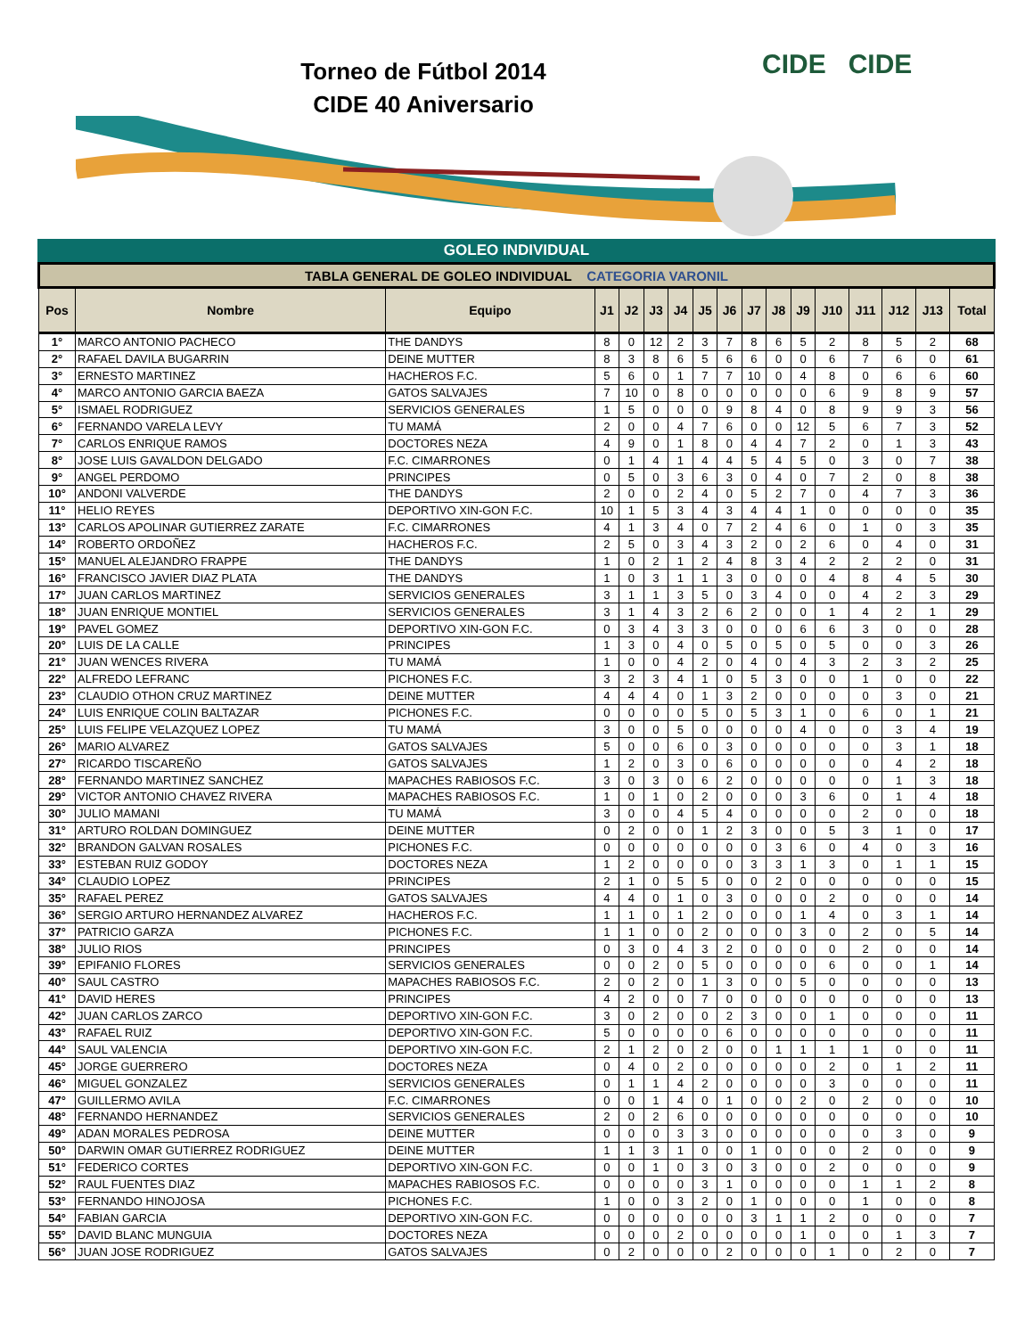Torneo de Fútbol 2014
CIDE 40 Aniversario
CIDE CIDE
GOLEO INDIVIDUAL
| TABLA GENERAL DE GOLEO INDIVIDUAL CATEGORIA VARONIL | | | | | | | | | | | | | | | | |
| Pos | Nombre | Equipo | J1 | J2 | J3 | J4 | J5 | J6 | J7 | J8 | J9 | J10 | J11 | J12 | J13 | Total |
| 1° | MARCO ANTONIO PACHECO | THE DANDYS | 8 | 0 | 12 | 2 | 3 | 7 | 8 | 6 | 5 | 2 | 8 | 5 | 2 | 68 |
| 2° | RAFAEL DAVILA BUGARRIN | DEINE MUTTER | 8 | 3 | 8 | 6 | 5 | 6 | 6 | 0 | 0 | 6 | 7 | 6 | 0 | 61 |
| 3° | ERNESTO MARTINEZ | HACHEROS F.C. | 5 | 6 | 0 | 1 | 7 | 7 | 10 | 0 | 4 | 8 | 0 | 6 | 6 | 60 |
| 4° | MARCO ANTONIO GARCIA BAEZA | GATOS SALVAJES | 7 | 10 | 0 | 8 | 0 | 0 | 0 | 0 | 0 | 6 | 9 | 8 | 9 | 57 |
| 5° | ISMAEL RODRIGUEZ | SERVICIOS GENERALES | 1 | 5 | 0 | 0 | 0 | 9 | 8 | 4 | 0 | 8 | 9 | 9 | 3 | 56 |
| 6° | FERNANDO VARELA LEVY | TU MAMÁ | 2 | 0 | 0 | 4 | 7 | 6 | 0 | 0 | 12 | 5 | 6 | 7 | 3 | 52 |
| 7° | CARLOS ENRIQUE RAMOS | DOCTORES NEZA | 4 | 9 | 0 | 1 | 8 | 0 | 4 | 4 | 7 | 2 | 0 | 1 | 3 | 43 |
| 8° | JOSE LUIS GAVALDON DELGADO | F.C. CIMARRONES | 0 | 1 | 4 | 1 | 4 | 4 | 5 | 4 | 5 | 0 | 3 | 0 | 7 | 38 |
| 9° | ANGEL PERDOMO | PRINCIPES | 0 | 5 | 0 | 3 | 6 | 3 | 0 | 4 | 0 | 7 | 2 | 0 | 8 | 38 |
| 10° | ANDONI VALVERDE | THE DANDYS | 2 | 0 | 0 | 2 | 4 | 0 | 5 | 2 | 7 | 0 | 4 | 7 | 3 | 36 |
| 11° | HELIO REYES | DEPORTIVO XIN-GON F.C. | 10 | 1 | 5 | 3 | 4 | 3 | 4 | 4 | 1 | 0 | 0 | 0 | 0 | 35 |
| 13° | CARLOS APOLINAR GUTIERREZ ZARATE | F.C. CIMARRONES | 4 | 1 | 3 | 4 | 0 | 7 | 2 | 4 | 6 | 0 | 1 | 0 | 3 | 35 |
| 14° | ROBERTO ORDOÑEZ | HACHEROS F.C. | 2 | 5 | 0 | 3 | 4 | 3 | 2 | 0 | 2 | 6 | 0 | 4 | 0 | 31 |
| 15° | MANUEL ALEJANDRO FRAPPE | THE DANDYS | 1 | 0 | 2 | 1 | 2 | 4 | 8 | 3 | 4 | 2 | 2 | 2 | 0 | 31 |
| 16° | FRANCISCO JAVIER DIAZ PLATA | THE DANDYS | 1 | 0 | 3 | 1 | 1 | 3 | 0 | 0 | 0 | 4 | 8 | 4 | 5 | 30 |
| 17° | JUAN CARLOS MARTINEZ | SERVICIOS GENERALES | 3 | 1 | 1 | 3 | 5 | 0 | 3 | 4 | 0 | 0 | 4 | 2 | 3 | 29 |
| 18° | JUAN ENRIQUE MONTIEL | SERVICIOS GENERALES | 3 | 1 | 4 | 3 | 2 | 6 | 2 | 0 | 0 | 1 | 4 | 2 | 1 | 29 |
| 19° | PAVEL GOMEZ | DEPORTIVO XIN-GON F.C. | 0 | 3 | 4 | 3 | 3 | 0 | 0 | 0 | 6 | 6 | 3 | 0 | 0 | 28 |
| 20° | LUIS DE LA CALLE | PRINCIPES | 1 | 3 | 0 | 4 | 0 | 5 | 0 | 5 | 0 | 5 | 0 | 0 | 3 | 26 |
| 21° | JUAN WENCES RIVERA | TU MAMÁ | 1 | 0 | 0 | 4 | 2 | 0 | 4 | 0 | 4 | 3 | 2 | 3 | 2 | 25 |
| 22° | ALFREDO LEFRANC | PICHONES F.C. | 3 | 2 | 3 | 4 | 1 | 0 | 5 | 3 | 0 | 0 | 1 | 0 | 0 | 22 |
| 23° | CLAUDIO OTHON CRUZ MARTINEZ | DEINE MUTTER | 4 | 4 | 4 | 0 | 1 | 3 | 2 | 0 | 0 | 0 | 0 | 3 | 0 | 21 |
| 24° | LUIS ENRIQUE COLIN BALTAZAR | PICHONES F.C. | 0 | 0 | 0 | 0 | 5 | 0 | 5 | 3 | 1 | 0 | 6 | 0 | 1 | 21 |
| 25° | LUIS FELIPE VELAZQUEZ LOPEZ | TU MAMÁ | 3 | 0 | 0 | 5 | 0 | 0 | 0 | 0 | 4 | 0 | 0 | 3 | 4 | 19 |
| 26° | MARIO ALVAREZ | GATOS SALVAJES | 5 | 0 | 0 | 6 | 0 | 3 | 0 | 0 | 0 | 0 | 0 | 3 | 1 | 18 |
| 27° | RICARDO TISCAREÑO | GATOS SALVAJES | 1 | 2 | 0 | 3 | 0 | 6 | 0 | 0 | 0 | 0 | 0 | 4 | 2 | 18 |
| 28° | FERNANDO MARTINEZ SANCHEZ | MAPACHES RABIOSOS F.C. | 3 | 0 | 3 | 0 | 6 | 2 | 0 | 0 | 0 | 0 | 0 | 1 | 3 | 18 |
| 29° | VICTOR ANTONIO CHAVEZ RIVERA | MAPACHES RABIOSOS F.C. | 1 | 0 | 1 | 0 | 2 | 0 | 0 | 0 | 3 | 6 | 0 | 1 | 4 | 18 |
| 30° | JULIO MAMANI | TU MAMÁ | 3 | 0 | 0 | 4 | 5 | 4 | 0 | 0 | 0 | 0 | 2 | 0 | 0 | 18 |
| 31° | ARTURO ROLDAN DOMINGUEZ | DEINE MUTTER | 0 | 2 | 0 | 0 | 1 | 2 | 3 | 0 | 0 | 5 | 3 | 1 | 0 | 17 |
| 32° | BRANDON GALVAN ROSALES | PICHONES F.C. | 0 | 0 | 0 | 0 | 0 | 0 | 0 | 3 | 6 | 0 | 4 | 0 | 3 | 16 |
| 33° | ESTEBAN RUIZ GODOY | DOCTORES NEZA | 1 | 2 | 0 | 0 | 0 | 0 | 3 | 3 | 1 | 3 | 0 | 1 | 1 | 15 |
| 34° | CLAUDIO LOPEZ | PRINCIPES | 2 | 1 | 0 | 5 | 5 | 0 | 0 | 2 | 0 | 0 | 0 | 0 | 0 | 15 |
| 35° | RAFAEL PEREZ | GATOS SALVAJES | 4 | 4 | 0 | 1 | 0 | 3 | 0 | 0 | 0 | 2 | 0 | 0 | 0 | 14 |
| 36° | SERGIO ARTURO HERNANDEZ ALVAREZ | HACHEROS F.C. | 1 | 1 | 0 | 1 | 2 | 0 | 0 | 0 | 1 | 4 | 0 | 3 | 1 | 14 |
| 37° | PATRICIO GARZA | PICHONES F.C. | 1 | 1 | 0 | 0 | 2 | 0 | 0 | 0 | 3 | 0 | 2 | 0 | 5 | 14 |
| 38° | JULIO RIOS | PRINCIPES | 0 | 3 | 0 | 4 | 3 | 2 | 0 | 0 | 0 | 0 | 2 | 0 | 0 | 14 |
| 39° | EPIFANIO FLORES | SERVICIOS GENERALES | 0 | 0 | 2 | 0 | 5 | 0 | 0 | 0 | 0 | 6 | 0 | 0 | 1 | 14 |
| 40° | SAUL CASTRO | MAPACHES RABIOSOS F.C. | 2 | 0 | 2 | 0 | 1 | 3 | 0 | 0 | 5 | 0 | 0 | 0 | 0 | 13 |
| 41° | DAVID HERES | PRINCIPES | 4 | 2 | 0 | 0 | 7 | 0 | 0 | 0 | 0 | 0 | 0 | 0 | 0 | 13 |
| 42° | JUAN CARLOS ZARCO | DEPORTIVO XIN-GON F.C. | 3 | 0 | 2 | 0 | 0 | 2 | 3 | 0 | 0 | 1 | 0 | 0 | 0 | 11 |
| 43° | RAFAEL RUIZ | DEPORTIVO XIN-GON F.C. | 5 | 0 | 0 | 0 | 0 | 6 | 0 | 0 | 0 | 0 | 0 | 0 | 0 | 11 |
| 44° | SAUL VALENCIA | DEPORTIVO XIN-GON F.C. | 2 | 1 | 2 | 0 | 2 | 0 | 0 | 1 | 1 | 1 | 1 | 0 | 0 | 11 |
| 45° | JORGE GUERRERO | DOCTORES NEZA | 0 | 4 | 0 | 2 | 0 | 0 | 0 | 0 | 0 | 2 | 0 | 1 | 2 | 11 |
| 46° | MIGUEL GONZALEZ | SERVICIOS GENERALES | 0 | 1 | 1 | 4 | 2 | 0 | 0 | 0 | 0 | 3 | 0 | 0 | 0 | 11 |
| 47° | GUILLERMO AVILA | F.C. CIMARRONES | 0 | 0 | 1 | 4 | 0 | 1 | 0 | 0 | 2 | 0 | 2 | 0 | 0 | 10 |
| 48° | FERNANDO HERNANDEZ | SERVICIOS GENERALES | 2 | 0 | 2 | 6 | 0 | 0 | 0 | 0 | 0 | 0 | 0 | 0 | 0 | 10 |
| 49° | ADAN MORALES PEDROSA | DEINE MUTTER | 0 | 0 | 0 | 3 | 3 | 0 | 0 | 0 | 0 | 0 | 0 | 3 | 0 | 9 |
| 50° | DARWIN OMAR GUTIERREZ RODRIGUEZ | DEINE MUTTER | 1 | 1 | 3 | 1 | 0 | 0 | 1 | 0 | 0 | 0 | 2 | 0 | 0 | 9 |
| 51° | FEDERICO CORTES | DEPORTIVO XIN-GON F.C. | 0 | 0 | 1 | 0 | 3 | 0 | 3 | 0 | 0 | 2 | 0 | 0 | 0 | 9 |
| 52° | RAUL FUENTES DIAZ | MAPACHES RABIOSOS F.C. | 0 | 0 | 0 | 0 | 3 | 1 | 0 | 0 | 0 | 0 | 1 | 1 | 2 | 8 |
| 53° | FERNANDO HINOJOSA | PICHONES F.C. | 1 | 0 | 0 | 3 | 2 | 0 | 1 | 0 | 0 | 0 | 1 | 0 | 0 | 8 |
| 54° | FABIAN GARCIA | DEPORTIVO XIN-GON F.C. | 0 | 0 | 0 | 0 | 0 | 0 | 3 | 1 | 1 | 2 | 0 | 0 | 0 | 7 |
| 55° | DAVID BLANC MUNGUIA | DOCTORES NEZA | 0 | 0 | 0 | 2 | 0 | 0 | 0 | 0 | 1 | 0 | 0 | 1 | 3 | 7 |
| 56° | JUAN JOSE RODRIGUEZ | GATOS SALVAJES | 0 | 2 | 0 | 0 | 0 | 2 | 0 | 0 | 0 | 1 | 0 | 2 | 0 | 7 |